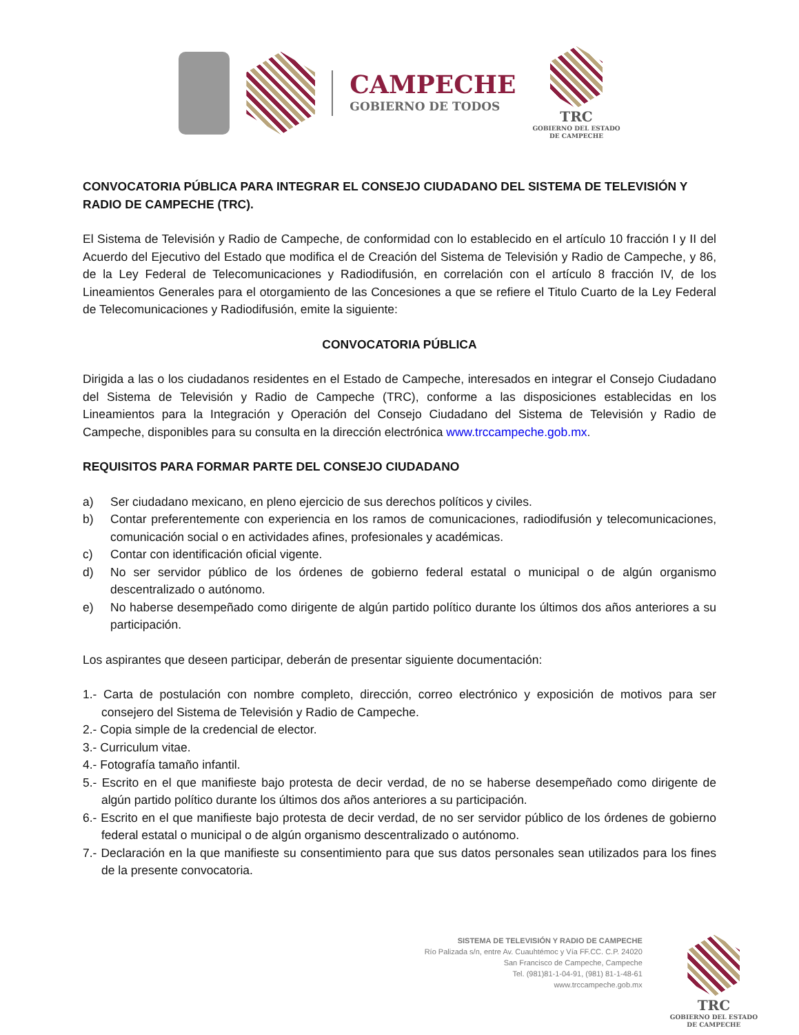CAMPECHE
GOBIERNO DE TODOS
TRC
GOBIERNO DEL ESTADO
DE CAMPECHE
CONVOCATORIA PÚBLICA PARA INTEGRAR EL CONSEJO CIUDADANO DEL SISTEMA DE TELEVISIÓN Y RADIO DE CAMPECHE (TRC).
El Sistema de Televisión y Radio de Campeche, de conformidad con lo establecido en el artículo 10 fracción I y II del Acuerdo del Ejecutivo del Estado que modifica el de Creación del Sistema de Televisión y Radio de Campeche, y 86, de la Ley Federal de Telecomunicaciones y Radiodifusión, en correlación con el artículo 8 fracción IV, de los Lineamientos Generales para el otorgamiento de las Concesiones a que se refiere el Titulo Cuarto de la Ley Federal de Telecomunicaciones y Radiodifusión, emite la siguiente:
CONVOCATORIA PÚBLICA
Dirigida a las o los ciudadanos residentes en el Estado de Campeche, interesados en integrar el Consejo Ciudadano del Sistema de Televisión y Radio de Campeche (TRC), conforme a las disposiciones establecidas en los Lineamientos para la Integración y Operación del Consejo Ciudadano del Sistema de Televisión y Radio de Campeche, disponibles para su consulta en la dirección electrónica www.trccampeche.gob.mx.
REQUISITOS PARA FORMAR PARTE DEL CONSEJO CIUDADANO
a) Ser ciudadano mexicano, en pleno ejercicio de sus derechos políticos y civiles.
b) Contar preferentemente con experiencia en los ramos de comunicaciones, radiodifusión y telecomunicaciones, comunicación social o en actividades afines, profesionales y académicas.
c) Contar con identificación oficial vigente.
d) No ser servidor público de los órdenes de gobierno federal estatal o municipal o de algún organismo descentralizado o autónomo.
e) No haberse desempeñado como dirigente de algún partido político durante los últimos dos años anteriores a su participación.
Los aspirantes que deseen participar, deberán de presentar siguiente documentación:
1.- Carta de postulación con nombre completo, dirección, correo electrónico y exposición de motivos para ser consejero del Sistema de Televisión y Radio de Campeche.
2.- Copia simple de la credencial de elector.
3.- Curriculum vitae.
4.- Fotografía tamaño infantil.
5.- Escrito en el que manifieste bajo protesta de decir verdad, de no se haberse desempeñado como dirigente de algún partido político durante los últimos dos años anteriores a su participación.
6.- Escrito en el que manifieste bajo protesta de decir verdad, de no ser servidor público de los órdenes de gobierno federal estatal o municipal o de algún organismo descentralizado o autónomo.
7.- Declaración en la que manifieste su consentimiento para que sus datos personales sean utilizados para los fines de la presente convocatoria.
SISTEMA DE TELEVISIÓN Y RADIO DE CAMPECHE
Río Palizada s/n, entre Av. Cuauhtémoc y Vía FF.CC. C.P. 24020
San Francisco de Campeche, Campeche
Tel. (981)81-1-04-91, (981) 81-1-48-61
www.trccampeche.gob.mx
TRC
GOBIERNO DEL ESTADO
DE CAMPECHE